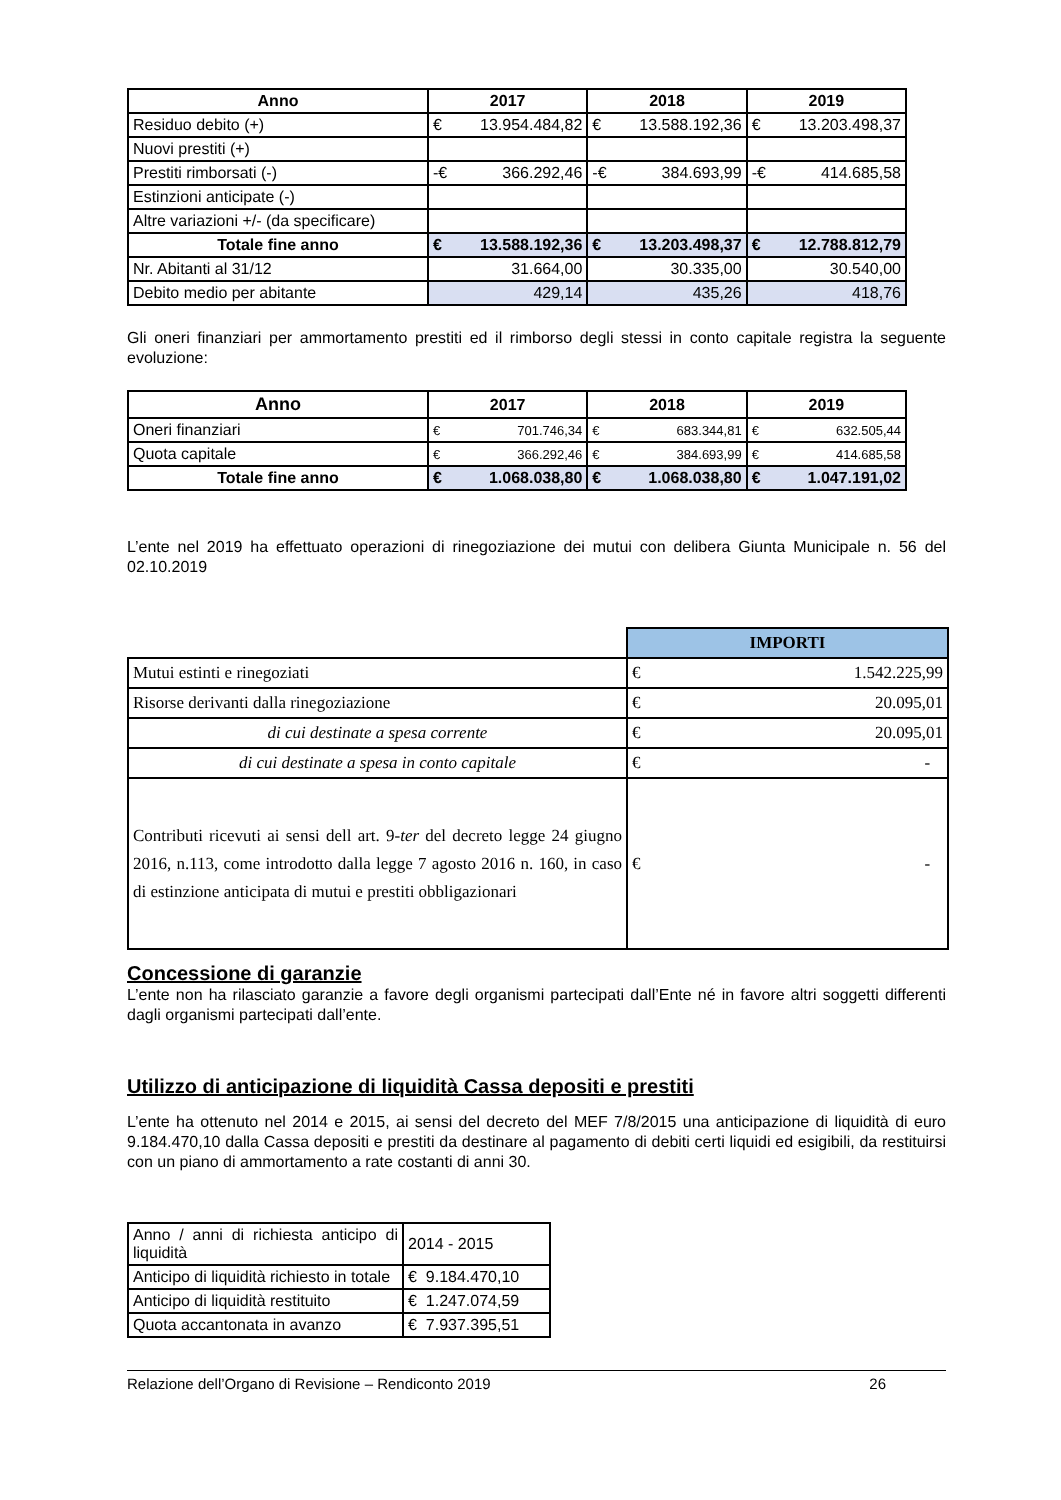| Anno | 2017 | 2018 | 2019 |
| --- | --- | --- | --- |
| Residuo debito (+) | € 13.954.484,82 | € 13.588.192,36 | € 13.203.498,37 |
| Nuovi prestiti (+) | | | |
| Prestiti rimborsati (-) | -€ 366.292,46 | -€ 384.693,99 | -€ 414.685,58 |
| Estinzioni anticipate (-) | | | |
| Altre variazioni +/- (da specificare) | | | |
| Totale fine anno | € 13.588.192,36 | € 13.203.498,37 | € 12.788.812,79 |
| Nr. Abitanti al 31/12 | 31.664,00 | 30.335,00 | 30.540,00 |
| Debito medio per abitante | 429,14 | 435,26 | 418,76 |
Gli oneri finanziari per ammortamento prestiti ed il rimborso degli stessi in conto capitale registra la seguente evoluzione:
| Anno | 2017 | 2018 | 2019 |
| --- | --- | --- | --- |
| Oneri finanziari | € 701.746,34 | € 683.344,81 | € 632.505,44 |
| Quota capitale | € 366.292,46 | € 384.693,99 | € 414.685,58 |
| Totale fine anno | € 1.068.038,80 | € 1.068.038,80 | € 1.047.191,02 |
L’ente nel 2019 ha effettuato operazioni di rinegoziazione dei mutui con delibera Giunta Municipale n. 56 del 02.10.2019
| | IMPORTI |
| Mutui estinti e rinegoziati | € 1.542.225,99 |
| Risorse derivanti dalla rinegoziazione | € 20.095,01 |
| di cui destinate a spesa corrente | € 20.095,01 |
| di cui destinate a spesa in conto capitale | € - |
| Contributi ricevuti ai sensi dell art. 9- ter del decreto legge 24 giugno 2016, n.113, come introdotto dalla legge 7 agosto 2016 n. 160, in caso di estinzione anticipata di mutui e prestiti obbligazionari | € - |
Concessione di garanzie
L’ente non ha rilasciato garanzie a favore degli organismi partecipati dall’Ente né in favore altri soggetti differenti dagli organismi partecipati dall’ente.
Utilizzo di anticipazione di liquidità Cassa depositi e prestiti
L’ente ha ottenuto nel 2014 e 2015, ai sensi del decreto del MEF 7/8/2015 una anticipazione di liquidità di euro 9.184.470,10 dalla Cassa depositi e prestiti da destinare al pagamento di debiti certi liquidi ed esigibili, da restituirsi con un piano di ammortamento a rate costanti di anni 30.
| Anno / anni di richiesta anticipo di liquidità | 2014 - 2015 |
| Anticipo di liquidità richiesto in totale | € 9.184.470,10 |
| Anticipo di liquidità restituito | € 1.247.074,59 |
| Quota accantonata in avanzo | € 7.937.395,51 |
Relazione dell’Organo di Revisione – Rendiconto 2019 26